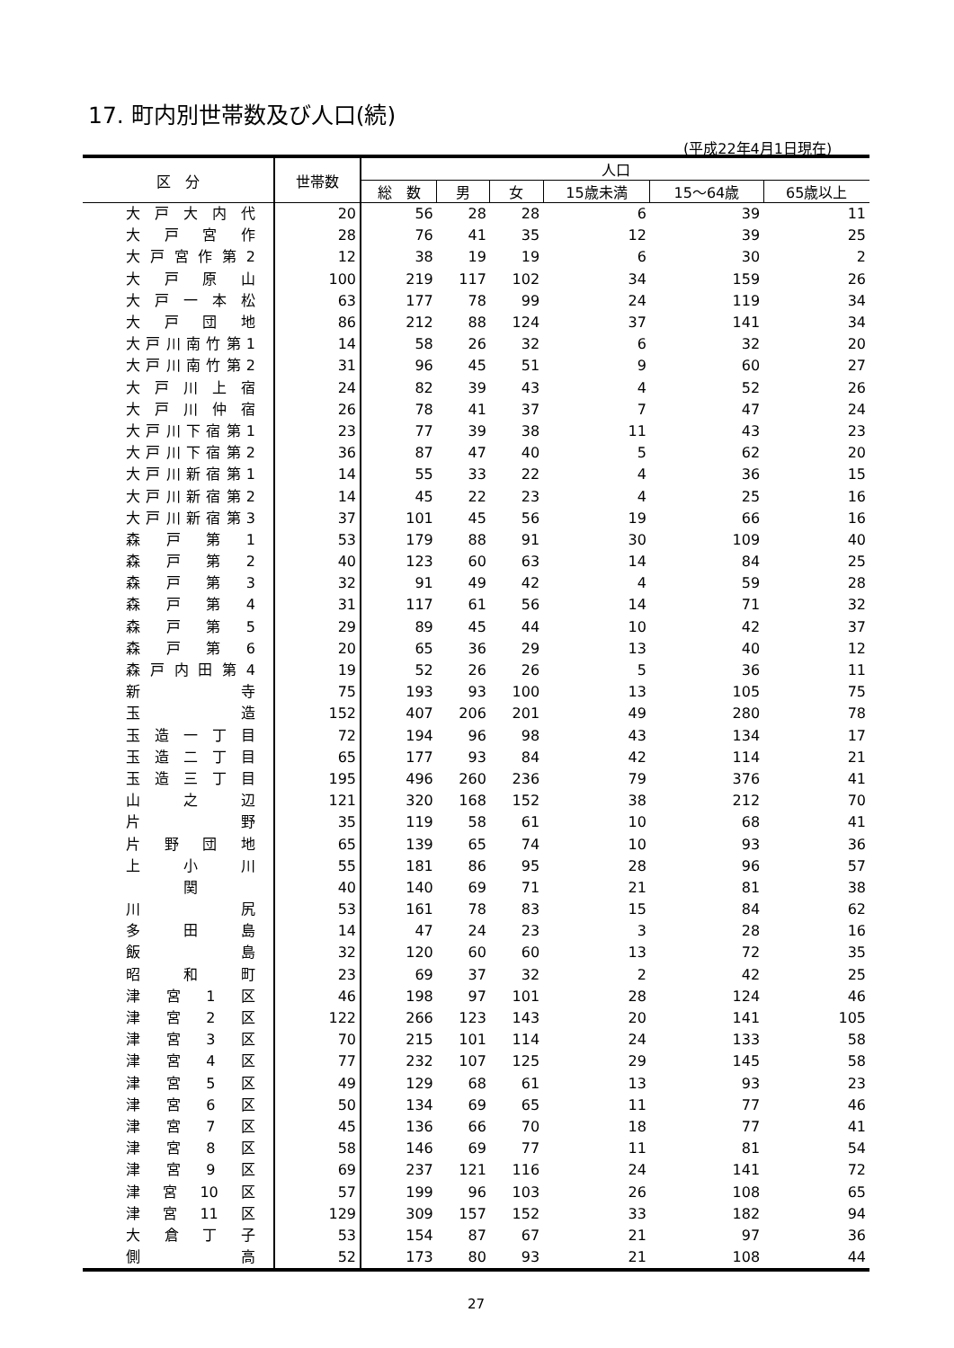17. 町内別世帯数及び人口(続)
(平成22年4月1日現在)
| 区 分 | 世帯数 | 人口 | | | | | |
| --- | --- | --- | --- | --- | --- | --- | --- |
| | | 総 数 | 男 | 女 | 15歳未満 | 15～64歳 | 65歳以上 |
| 大戸大内代 | 20 | 56 | 28 | 28 | 6 | 39 | 11 |
| 大戸宮作 | 28 | 76 | 41 | 35 | 12 | 39 | 25 |
| 大戸宮作第2 | 12 | 38 | 19 | 19 | 6 | 30 | 2 |
| 大戸原山 | 100 | 219 | 117 | 102 | 34 | 159 | 26 |
| 大戸一本松 | 63 | 177 | 78 | 99 | 24 | 119 | 34 |
| 大戸団地 | 86 | 212 | 88 | 124 | 37 | 141 | 34 |
| 大戸川南竹第1 | 14 | 58 | 26 | 32 | 6 | 32 | 20 |
| 大戸川南竹第2 | 31 | 96 | 45 | 51 | 9 | 60 | 27 |
| 大戸川上宿 | 24 | 82 | 39 | 43 | 4 | 52 | 26 |
| 大戸川仲宿 | 26 | 78 | 41 | 37 | 7 | 47 | 24 |
| 大戸川下宿第1 | 23 | 77 | 39 | 38 | 11 | 43 | 23 |
| 大戸川下宿第2 | 36 | 87 | 47 | 40 | 5 | 62 | 20 |
| 大戸川新宿第1 | 14 | 55 | 33 | 22 | 4 | 36 | 15 |
| 大戸川新宿第2 | 14 | 45 | 22 | 23 | 4 | 25 | 16 |
| 大戸川新宿第3 | 37 | 101 | 45 | 56 | 19 | 66 | 16 |
| 森戸第1 | 53 | 179 | 88 | 91 | 30 | 109 | 40 |
| 森戸第2 | 40 | 123 | 60 | 63 | 14 | 84 | 25 |
| 森戸第3 | 32 | 91 | 49 | 42 | 4 | 59 | 28 |
| 森戸第4 | 31 | 117 | 61 | 56 | 14 | 71 | 32 |
| 森戸第5 | 29 | 89 | 45 | 44 | 10 | 42 | 37 |
| 森戸第6 | 20 | 65 | 36 | 29 | 13 | 40 | 12 |
| 森戸内田第4 | 19 | 52 | 26 | 26 | 5 | 36 | 11 |
| 新 寺 | 75 | 193 | 93 | 100 | 13 | 105 | 75 |
| 玉 造 | 152 | 407 | 206 | 201 | 49 | 280 | 78 |
| 玉造一丁目 | 72 | 194 | 96 | 98 | 43 | 134 | 17 |
| 玉造二丁目 | 65 | 177 | 93 | 84 | 42 | 114 | 21 |
| 玉造三丁目 | 195 | 496 | 260 | 236 | 79 | 376 | 41 |
| 山之辺 | 121 | 320 | 168 | 152 | 38 | 212 | 70 |
| 片 野 | 35 | 119 | 58 | 61 | 10 | 68 | 41 |
| 片野団地 | 65 | 139 | 65 | 74 | 10 | 93 | 36 |
| 上小川 | 55 | 181 | 86 | 95 | 28 | 96 | 57 |
| 関 | 40 | 140 | 69 | 71 | 21 | 81 | 38 |
| 川 尻 | 53 | 161 | 78 | 83 | 15 | 84 | 62 |
| 多田島 | 14 | 47 | 24 | 23 | 3 | 28 | 16 |
| 飯 島 | 32 | 120 | 60 | 60 | 13 | 72 | 35 |
| 昭和町 | 23 | 69 | 37 | 32 | 2 | 42 | 25 |
| 津宮1区 | 46 | 198 | 97 | 101 | 28 | 124 | 46 |
| 津宮2区 | 122 | 266 | 123 | 143 | 20 | 141 | 105 |
| 津宮3区 | 70 | 215 | 101 | 114 | 24 | 133 | 58 |
| 津宮4区 | 77 | 232 | 107 | 125 | 29 | 145 | 58 |
| 津宮5区 | 49 | 129 | 68 | 61 | 13 | 93 | 23 |
| 津宮6区 | 50 | 134 | 69 | 65 | 11 | 77 | 46 |
| 津宮7区 | 45 | 136 | 66 | 70 | 18 | 77 | 41 |
| 津宮8区 | 58 | 146 | 69 | 77 | 11 | 81 | 54 |
| 津宮9区 | 69 | 237 | 121 | 116 | 24 | 141 | 72 |
| 津宮10区 | 57 | 199 | 96 | 103 | 26 | 108 | 65 |
| 津宮11区 | 129 | 309 | 157 | 152 | 33 | 182 | 94 |
| 大倉丁子 | 53 | 154 | 87 | 67 | 21 | 97 | 36 |
| 側 高 | 52 | 173 | 80 | 93 | 21 | 108 | 44 |
27